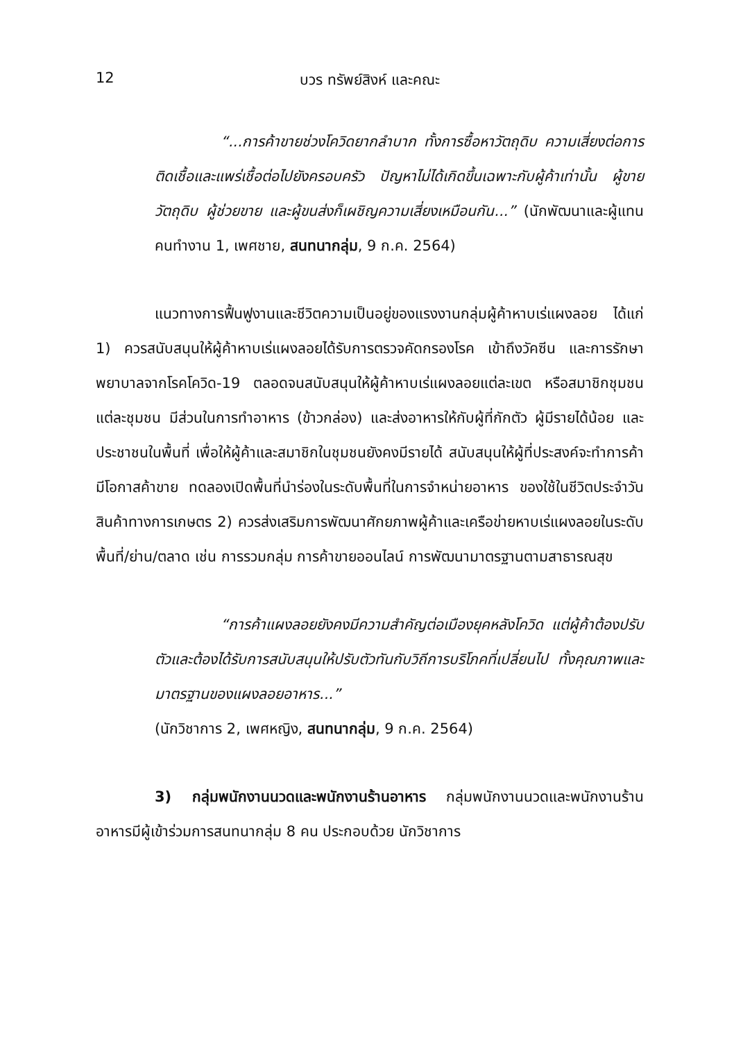12 บวร ทรัพย์สิงห์ และคณะ
“...การค้าขายช่วงโควิดยากลำบาก ทั้งการซื้อหาวัตถุดิบ ความเสี่ยงต่อการติดเชื้อและแพร่เชื้อต่อไปยังครอบครัว ปัญหาไม่ได้เกิดขึ้นเฉพาะกับผู้ค้าเท่านั้น ผู้ขายวัตถุดิบ ผู้ช่วยขาย และผู้ขนส่งก็เผชิญความเสี่ยงเหมือนกัน...” (นักพัฒนาและผู้แทนคนทำงาน 1, เพศชาย, สนทนากลุ่ม, 9 ก.ค. 2564)
แนวทางการฟื้นฟูงานและชีวิตความเป็นอยู่ของแรงงานกลุ่มผู้ค้าหาบเร่แผงลอย ได้แก่ 1) ควรสนับสนุนให้ผู้ค้าหาบเร่แผงลอยได้รับการตรวจคัดกรองโรค เข้าถึงวัคซีน และการรักษาพยาบาลจากโรคโควิด-19 ตลอดจนสนับสนุนให้ผู้ค้าหาบเร่แผงลอยแต่ละเขต หรือสมาชิกชุมชนแต่ละชุมชน มีส่วนในการทำอาหาร (ข้าวกล่อง) และส่งอาหารให้กับผู้ที่กักตัว ผู้มีรายได้น้อย และประชาชนในพื้นที่ เพื่อให้ผู้ค้าและสมาชิกในชุมชนยังคงมีรายได้ สนับสนุนให้ผู้ที่ประสงค์จะทำการค้ามีโอกาสค้าขาย ทดลองเปิดพื้นที่นำร่องในระดับพื้นที่ในการจำหน่ายอาหาร ของใช้ในชีวิตประจำวัน สินค้าทางการเกษตร 2) ควรส่งเสริมการพัฒนาศักยภาพผู้ค้าและเครือข่ายหาบเร่แผงลอยในระดับพื้นที่/ย่าน/ตลาด เช่น การรวมกลุ่ม การค้าขายออนไลน์ การพัฒนามาตรฐานตามสาธารณสุข
“การค้าแผงลอยยังคงมีความสำคัญต่อเมืองยุคหลังโควิด แต่ผู้ค้าต้องปรับตัวและต้องได้รับการสนับสนุนให้ปรับตัวทันกับวิถีการบริโภคที่เปลี่ยนไป ทั้งคุณภาพและมาตรฐานของแผงลอยอาหาร...”
(นักวิชาการ 2, เพศหญิง, สนทนากลุ่ม, 9 ก.ค. 2564)
3) กลุ่มพนักงานนวดและพนักงานร้านอาหาร กลุ่มพนักงานนวดและพนักงานร้านอาหารมีผู้เข้าร่วมการสนทนากลุ่ม 8 คน ประกอบด้วย นักวิชาการ